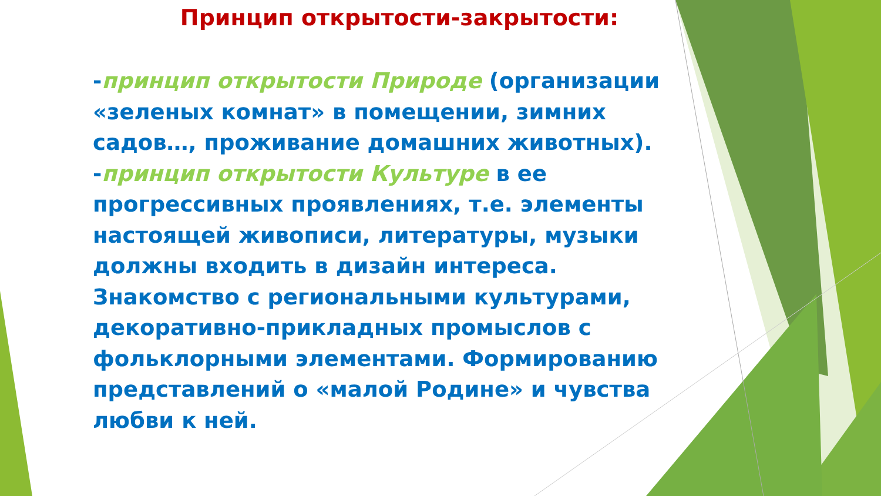Принцип открытости-закрытости:
-принцип открытости Природе (организации «зеленых комнат» в помещении, зимних садов…, проживание домашних животных).
-принцип открытости Культуре в ее прогрессивных проявлениях, т.е. элементы настоящей живописи, литературы, музыки должны входить в дизайн интереса. Знакомство с региональными культурами, декоративно-прикладных промыслов с фольклорными элементами. Формированию представлений о «малой Родине» и чувства любви к ней.